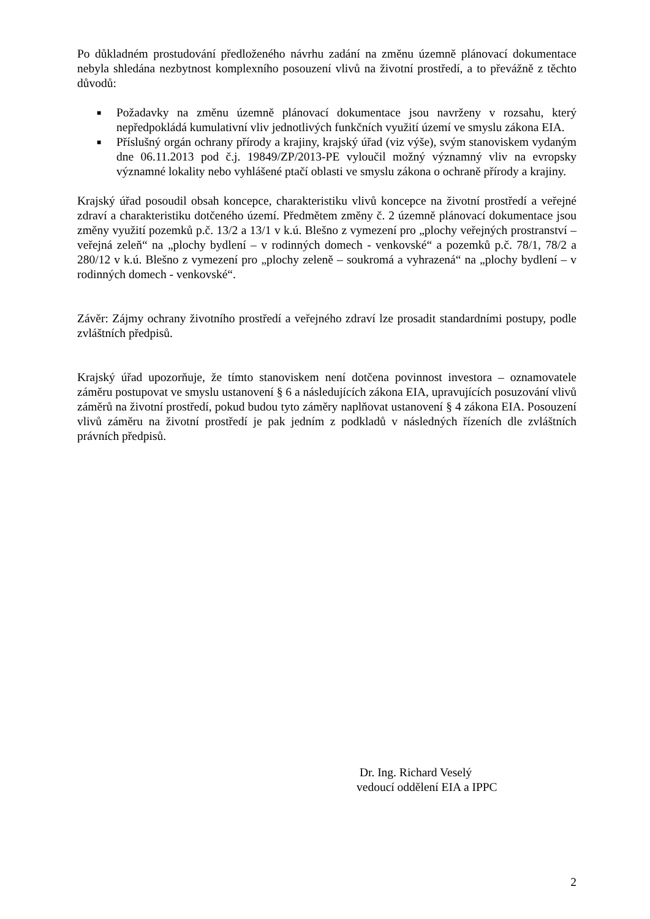Po důkladném prostudování předloženého návrhu zadání na změnu územně plánovací dokumentace nebyla shledána nezbytnost komplexního posouzení vlivů na životní prostředí, a to převážně z těchto důvodů:
■ Požadavky na změnu územně plánovací dokumentace jsou navrženy v rozsahu, který nepředpokládá kumulativní vliv jednotlivých funkčních využití území ve smyslu zákona EIA.
■ Příslušný orgán ochrany přírody a krajiny, krajský úřad (viz výše), svým stanoviskem vydaným dne 06.11.2013 pod č.j. 19849/ZP/2013-PE vyloučil možný významný vliv na evropsky významné lokality nebo vyhlášené ptačí oblasti ve smyslu zákona o ochraně přírody a krajiny.
Krajský úřad posoudil obsah koncepce, charakteristiku vlivů koncepce na životní prostředí a veřejné zdraví a charakteristiku dotčeného území. Předmětem změny č. 2 územně plánovací dokumentace jsou změny využití pozemků p.č. 13/2 a 13/1 v k.ú. Blešno z vymezení pro „plochy veřejných prostranství – veřejná zeleň“ na „plochy bydlení – v rodinných domech - venkovské“ a pozemků p.č. 78/1, 78/2 a 280/12 v k.ú. Blešno z vymezení pro „plochy zeleně – soukromá a vyhrazená“ na „plochy bydlení – v rodinných domech - venkovské“.
Závěr: Zájmy ochrany životního prostředí a veřejného zdraví lze prosadit standardními postupy, podle zvláštních předpisů.
Krajský úřad upozorňuje, že tímto stanoviskem není dotčena povinnost investora – oznamovatele záměru postupovat ve smyslu ustanovení § 6 a následujících zákona EIA, upravujících posuzování vlivů záměrů na životní prostředí, pokud budou tyto záměry naplňovat ustanovení § 4 zákona EIA. Posouzení vlivů záměru na životní prostředí je pak jedním z podkladů v následných řízeních dle zvláštních právních předpisů.
Dr. Ing. Richard Veselý
vedoucí oddělení EIA a IPPC
2